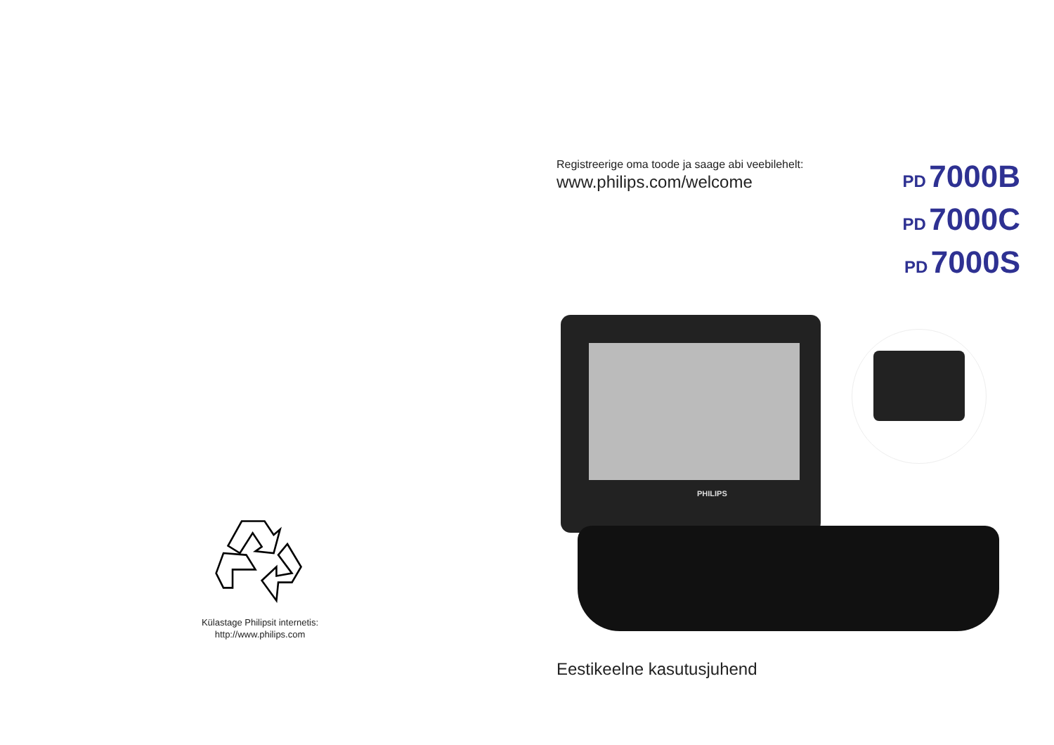Külastage Philipsit internetis:
http://www.philips.com
Registreerige oma toode ja saage abi veebilehelt:
www.philips.com/welcome
PD 7000B
PD 7000C
PD 7000S
PHILIPS
Eestikeelne kasutusjuhend